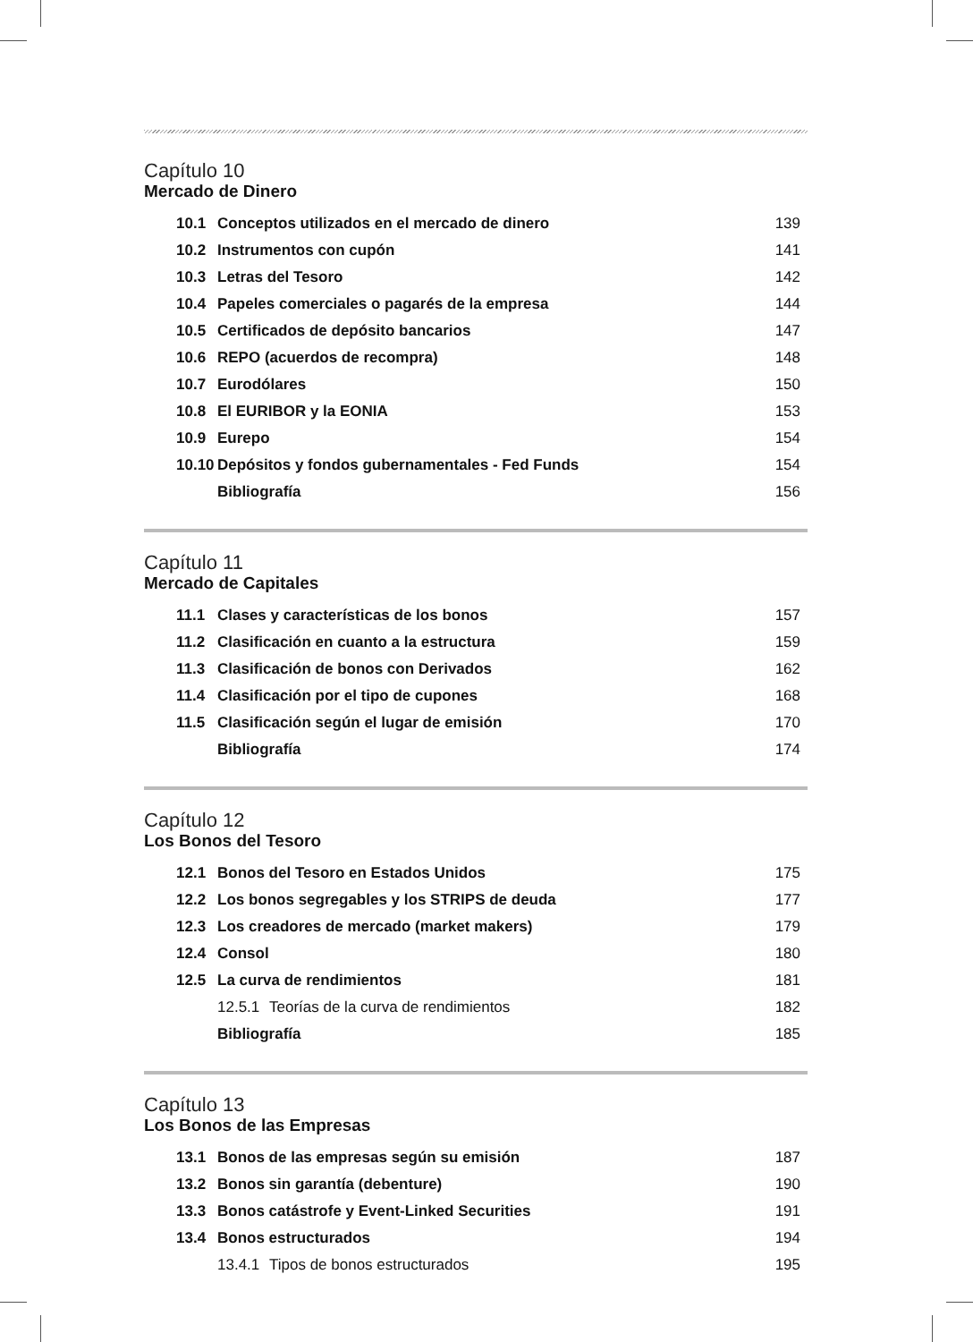Capítulo 10
Mercado de Dinero
10.1 Conceptos utilizados en el mercado de dinero 139
10.2 Instrumentos con cupón 141
10.3 Letras del Tesoro 142
10.4 Papeles comerciales o pagarés de la empresa 144
10.5 Certificados de depósito bancarios 147
10.6 REPO (acuerdos de recompra) 148
10.7 Eurodólares 150
10.8 El EURIBOR y la EONIA 153
10.9 Eurepo 154
10.10 Depósitos y fondos gubernamentales - Fed Funds 154
Bibliografía 156
Capítulo 11
Mercado de Capitales
11.1 Clases y características de los bonos 157
11.2 Clasificación en cuanto a la estructura 159
11.3 Clasificación de bonos con Derivados 162
11.4 Clasificación por el tipo de cupones 168
11.5 Clasificación según el lugar de emisión 170
Bibliografía 174
Capítulo 12
Los Bonos del Tesoro
12.1 Bonos del Tesoro en Estados Unidos 175
12.2 Los bonos segregables y los STRIPS de deuda 177
12.3 Los creadores de mercado (market makers) 179
12.4 Consol 180
12.5 La curva de rendimientos 181
12.5.1 Teorías de la curva de rendimientos 182
Bibliografía 185
Capítulo 13
Los Bonos de las Empresas
13.1 Bonos de las empresas según su emisión 187
13.2 Bonos sin garantía (debenture) 190
13.3 Bonos catástrofe y Event-Linked Securities 191
13.4 Bonos estructurados 194
13.4.1 Tipos de bonos estructurados 195